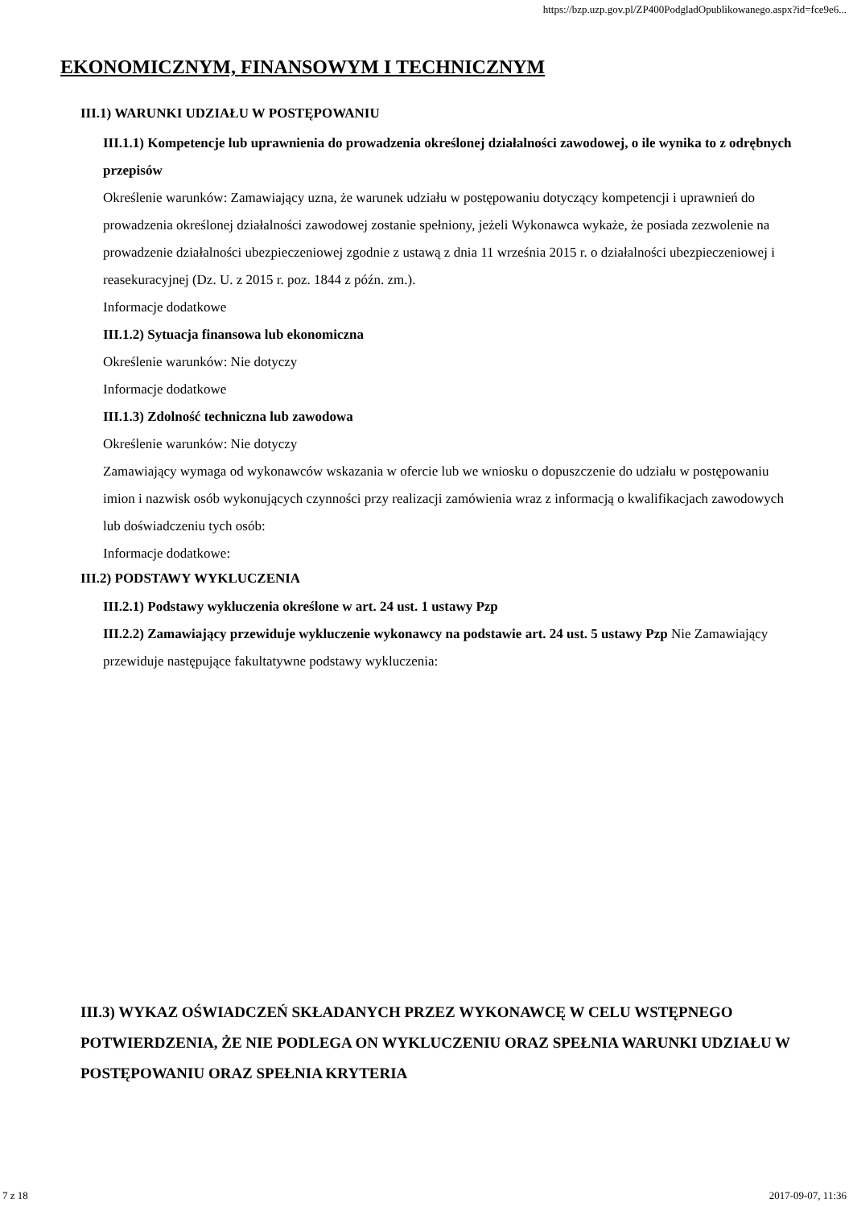https://bzp.uzp.gov.pl/ZP400PodgladOpublikowanego.aspx?id=fce9e6...
EKONOMICZNYM, FINANSOWYM I TECHNICZNYM
III.1) WARUNKI UDZIAŁU W POSTĘPOWANIU
III.1.1) Kompetencje lub uprawnienia do prowadzenia określonej działalności zawodowej, o ile wynika to z odrębnych przepisów
Określenie warunków: Zamawiający uzna, że warunek udziału w postępowaniu dotyczący kompetencji i uprawnień do prowadzenia określonej działalności zawodowej zostanie spełniony, jeżeli Wykonawca wykaże, że posiada zezwolenie na prowadzenie działalności ubezpieczeniowej zgodnie z ustawą z dnia 11 września 2015 r. o działalności ubezpieczeniowej i reasekuracyjnej (Dz. U. z 2015 r. poz. 1844 z późn. zm.).
Informacje dodatkowe
III.1.2) Sytuacja finansowa lub ekonomiczna
Określenie warunków: Nie dotyczy
Informacje dodatkowe
III.1.3) Zdolność techniczna lub zawodowa
Określenie warunków: Nie dotyczy
Zamawiający wymaga od wykonawców wskazania w ofercie lub we wniosku o dopuszczenie do udziału w postępowaniu imion i nazwisk osób wykonujących czynności przy realizacji zamówienia wraz z informacją o kwalifikacjach zawodowych lub doświadczeniu tych osób:
Informacje dodatkowe:
III.2) PODSTAWY WYKLUCZENIA
III.2.1) Podstawy wykluczenia określone w art. 24 ust. 1 ustawy Pzp
III.2.2) Zamawiający przewiduje wykluczenie wykonawcy na podstawie art. 24 ust. 5 ustawy Pzp Nie Zamawiający przewiduje następujące fakultatywne podstawy wykluczenia:
III.3) WYKAZ OŚWIADCZEŃ SKŁADANYCH PRZEZ WYKONAWCĘ W CELU WSTĘPNEGO POTWIERDZENIA, ŻE NIE PODLEGA ON WYKLUCZENIU ORAZ SPEŁNIA WARUNKI UDZIAŁU W POSTĘPOWANIU ORAZ SPEŁNIA KRYTERIA
7 z 18 2017-09-07, 11:36